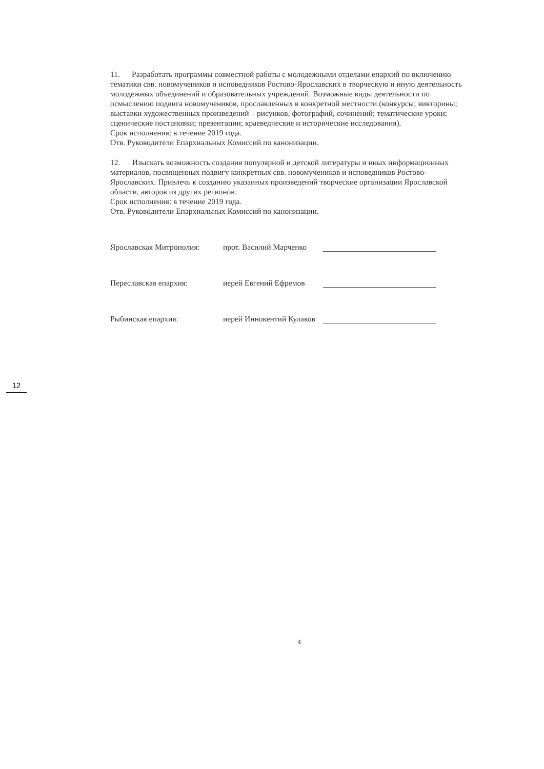11. Разработать программы совместной работы с молодежными отделами епархий по включению тематики свв. новомучеников и исповедников Ростово-Ярославских в творческую и иную деятельность молодежных объединений и образовательных учреждений. Возможные виды деятельности по осмыслению подвига новомучеников, прославленных в конкретной местности (конкурсы; викторины; выставки художественных произведений – рисунков, фотографий, сочинений; тематические уроки; сценические постановки; презентации; краеведческие и исторические исследования).
Срок исполнения: в течение 2019 года.
Отв. Руководители Епархиальных Комиссий по канонизации.
12. Изыскать возможность создания популярной и детской литературы и иных информационных материалов, посвященных подвигу конкретных свв. новомучеников и исповедников Ростово-Ярославских. Привлечь к созданию указанных произведений творческие организации Ярославской области, авторов из других регионов.
Срок исполнения: в течение 2019 года.
Отв. Руководители Епархиальных Комиссий по канонизации.
Ярославская Митрополия: прот. Василий Марченко
Переславская епархия: иерей Евгений Ефремов
Рыбинская епархия: иерей Иннокентий Кулаков
12
4